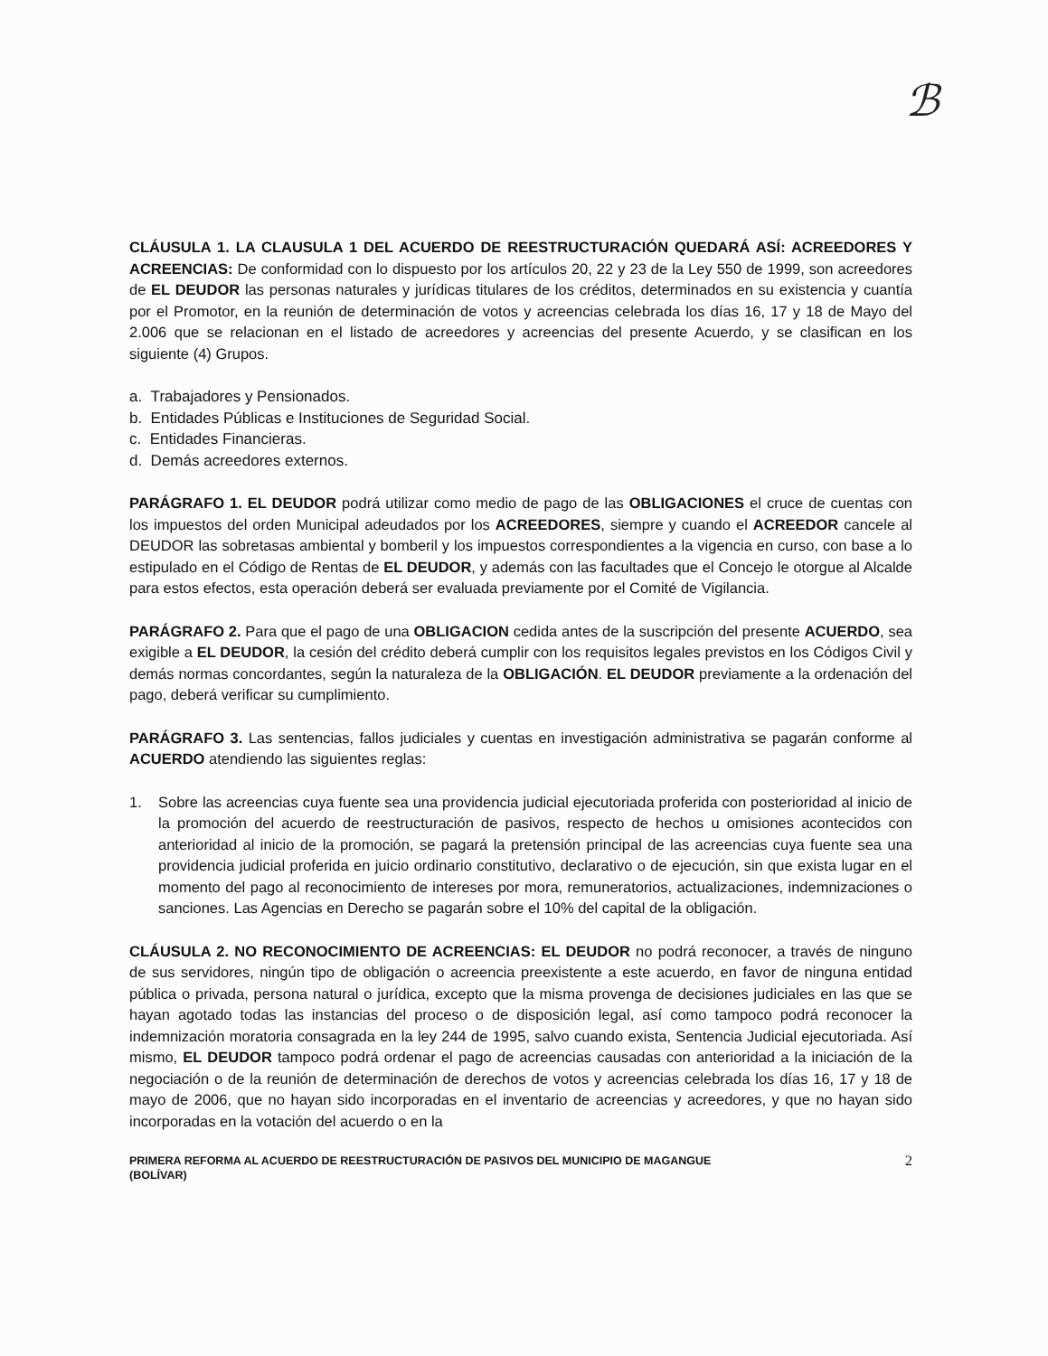ℬ
CLÁUSULA 1. LA CLAUSULA 1 DEL ACUERDO DE REESTRUCTURACIÓN QUEDARÁ ASÍ: ACREEDORES Y ACREENCIAS: De conformidad con lo dispuesto por los artículos 20, 22 y 23 de la Ley 550 de 1999, son acreedores de EL DEUDOR las personas naturales y jurídicas titulares de los créditos, determinados en su existencia y cuantía por el Promotor, en la reunión de determinación de votos y acreencias celebrada los días 16, 17 y 18 de Mayo del 2.006 que se relacionan en el listado de acreedores y acreencias del presente Acuerdo, y se clasifican en los siguiente (4) Grupos.
a. Trabajadores y Pensionados.
b. Entidades Públicas e Instituciones de Seguridad Social.
c. Entidades Financieras.
d. Demás acreedores externos.
PARÁGRAFO 1. EL DEUDOR podrá utilizar como medio de pago de las OBLIGACIONES el cruce de cuentas con los impuestos del orden Municipal adeudados por los ACREEDORES, siempre y cuando el ACREEDOR cancele al DEUDOR las sobretasas ambiental y bomberil y los impuestos correspondientes a la vigencia en curso, con base a lo estipulado en el Código de Rentas de EL DEUDOR, y además con las facultades que el Concejo le otorgue al Alcalde para estos efectos, esta operación deberá ser evaluada previamente por el Comité de Vigilancia.
PARÁGRAFO 2. Para que el pago de una OBLIGACION cedida antes de la suscripción del presente ACUERDO, sea exigible a EL DEUDOR, la cesión del crédito deberá cumplir con los requisitos legales previstos en los Códigos Civil y demás normas concordantes, según la naturaleza de la OBLIGACIÓN. EL DEUDOR previamente a la ordenación del pago, deberá verificar su cumplimiento.
PARÁGRAFO 3. Las sentencias, fallos judiciales y cuentas en investigación administrativa se pagarán conforme al ACUERDO atendiendo las siguientes reglas:
1. Sobre las acreencias cuya fuente sea una providencia judicial ejecutoriada proferida con posterioridad al inicio de la promoción del acuerdo de reestructuración de pasivos, respecto de hechos u omisiones acontecidos con anterioridad al inicio de la promoción, se pagará la pretensión principal de las acreencias cuya fuente sea una providencia judicial proferida en juicio ordinario constitutivo, declarativo o de ejecución, sin que exista lugar en el momento del pago al reconocimiento de intereses por mora, remuneratorios, actualizaciones, indemnizaciones o sanciones. Las Agencias en Derecho se pagarán sobre el 10% del capital de la obligación.
CLÁUSULA 2. NO RECONOCIMIENTO DE ACREENCIAS: EL DEUDOR no podrá reconocer, a través de ninguno de sus servidores, ningún tipo de obligación o acreencia preexistente a este acuerdo, en favor de ninguna entidad pública o privada, persona natural o jurídica, excepto que la misma provenga de decisiones judiciales en las que se hayan agotado todas las instancias del proceso o de disposición legal, así como tampoco podrá reconocer la indemnización moratoria consagrada en la ley 244 de 1995, salvo cuando exista, Sentencia Judicial ejecutoriada. Así mismo, EL DEUDOR tampoco podrá ordenar el pago de acreencias causadas con anterioridad a la iniciación de la negociación o de la reunión de determinación de derechos de votos y acreencias celebrada los días 16, 17 y 18 de mayo de 2006, que no hayan sido incorporadas en el inventario de acreencias y acreedores, y que no hayan sido incorporadas en la votación del acuerdo o en la
PRIMERA REFORMA AL ACUERDO DE REESTRUCTURACIÓN DE PASIVOS DEL MUNICIPIO DE MAGANGUE
(BOLÍVAR) 2